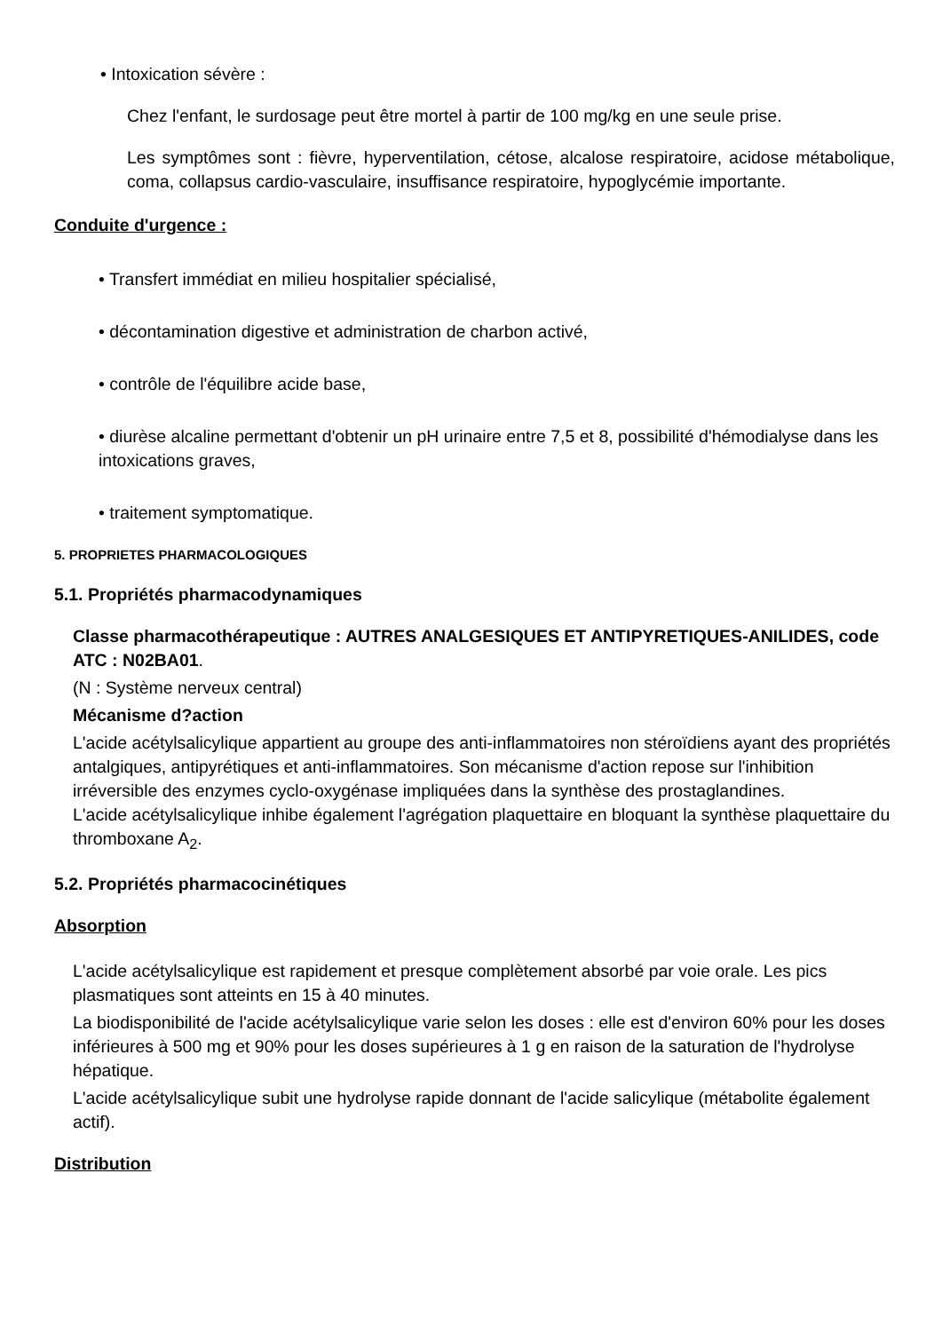• Intoxication sévère :
Chez l'enfant, le surdosage peut être mortel à partir de 100 mg/kg en une seule prise.
Les symptômes sont : fièvre, hyperventilation, cétose, alcalose respiratoire, acidose métabolique, coma, collapsus cardio-vasculaire, insuffisance respiratoire, hypoglycémie importante.
Conduite d'urgence :
• Transfert immédiat en milieu hospitalier spécialisé,
• décontamination digestive et administration de charbon activé,
• contrôle de l'équilibre acide base,
• diurèse alcaline permettant d'obtenir un pH urinaire entre 7,5 et 8, possibilité d'hémodialyse dans les intoxications graves,
• traitement symptomatique.
5. PROPRIETES PHARMACOLOGIQUES
5.1. Propriétés pharmacodynamiques
Classe pharmacothérapeutique : AUTRES ANALGESIQUES ET ANTIPYRETIQUES-ANILIDES, code ATC : N02BA01.
(N : Système nerveux central)
Mécanisme d?action
L'acide acétylsalicylique appartient au groupe des anti-inflammatoires non stéroïdiens ayant des propriétés antalgiques, antipyrétiques et anti-inflammatoires. Son mécanisme d'action repose sur l'inhibition irréversible des enzymes cyclo-oxygénase impliquées dans la synthèse des prostaglandines.
L'acide acétylsalicylique inhibe également l'agrégation plaquettaire en bloquant la synthèse plaquettaire du thromboxane A<sub>2</sub>.
5.2. Propriétés pharmacocinétiques
Absorption
L'acide acétylsalicylique est rapidement et presque complètement absorbé par voie orale. Les pics plasmatiques sont atteints en 15 à 40 minutes.
La biodisponibilité de l'acide acétylsalicylique varie selon les doses : elle est d'environ 60% pour les doses inférieures à 500 mg et 90% pour les doses supérieures à 1 g en raison de la saturation de l'hydrolyse hépatique.
L'acide acétylsalicylique subit une hydrolyse rapide donnant de l'acide salicylique (métabolite également actif).
Distribution